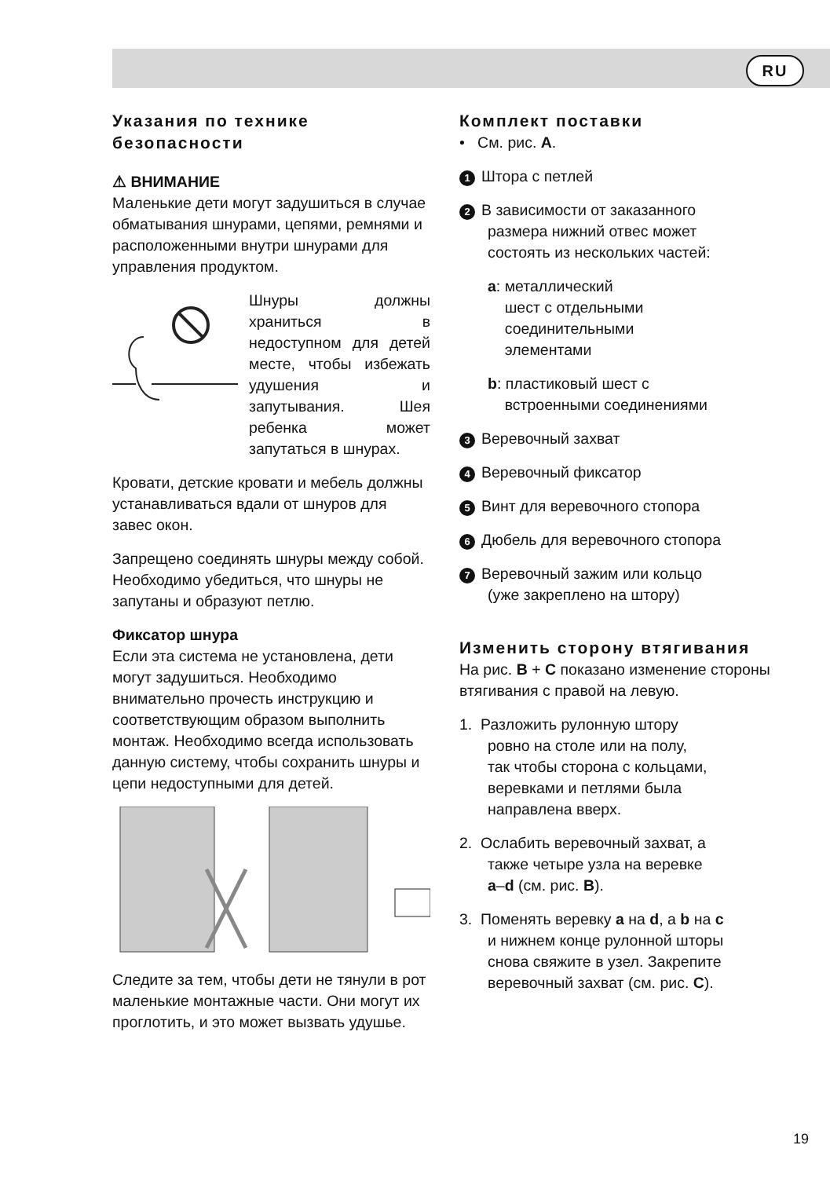RU
Указания по технике безопасности
⚠ ВНИМАНИЕ
Маленькие дети могут задушиться в случае обматывания шнурами, цепями, ремнями и расположенными внутри шнурами для управления продуктом.
Шнуры должны храниться в недоступном для детей месте, чтобы избежать удушения и запутывания. Шея ребенка может запутаться в шнурах.
Кровати, детские кровати и мебель должны устанавливаться вдали от шнуров для завес окон.
Запрещено соединять шнуры между собой. Необходимо убедиться, что шнуры не запутаны и образуют петлю.
Фиксатор шнура
Если эта система не установлена, дети могут задушиться. Необходимо внимательно прочесть инструкцию и соответствующим образом выполнить монтаж. Необходимо всегда использовать данную систему, чтобы сохранить шнуры и цепи недоступными для детей.
Следите за тем, чтобы дети не тянули в рот маленькие монтажные части. Они могут их проглотить, и это может вызвать удушье.
Комплект поставки
• См. рис. A.
1 Штора с петлей
2 В зависимости от заказанного
размера нижний отвес может
состоять из нескольких частей:
a: металлический
шест с отдельными
соединительными
элементами
b: пластиковый шест с
встроенными соединениями
3 Веревочный захват
4 Веревочный фиксатор
5 Винт для веревочного стопора
6 Дюбель для веревочного стопора
7 Веревочный зажим или кольцо
(уже закреплено на штору)
Изменить сторону втягивания
На рис. B + C показано изменение стороны втягивания с правой на левую.
1. Разложить рулонную штору
ровно на столе или на полу,
так чтобы сторона с кольцами,
веревками и петлями была
направлена вверх.
2. Ослабить веревочный захват, а
также четыре узла на веревке
a–d (см. рис. B).
3. Поменять веревку a на d, а b на c
и нижнем конце рулонной шторы
снова свяжите в узел. Закрепите
веревочный захват (см. рис. C).
19